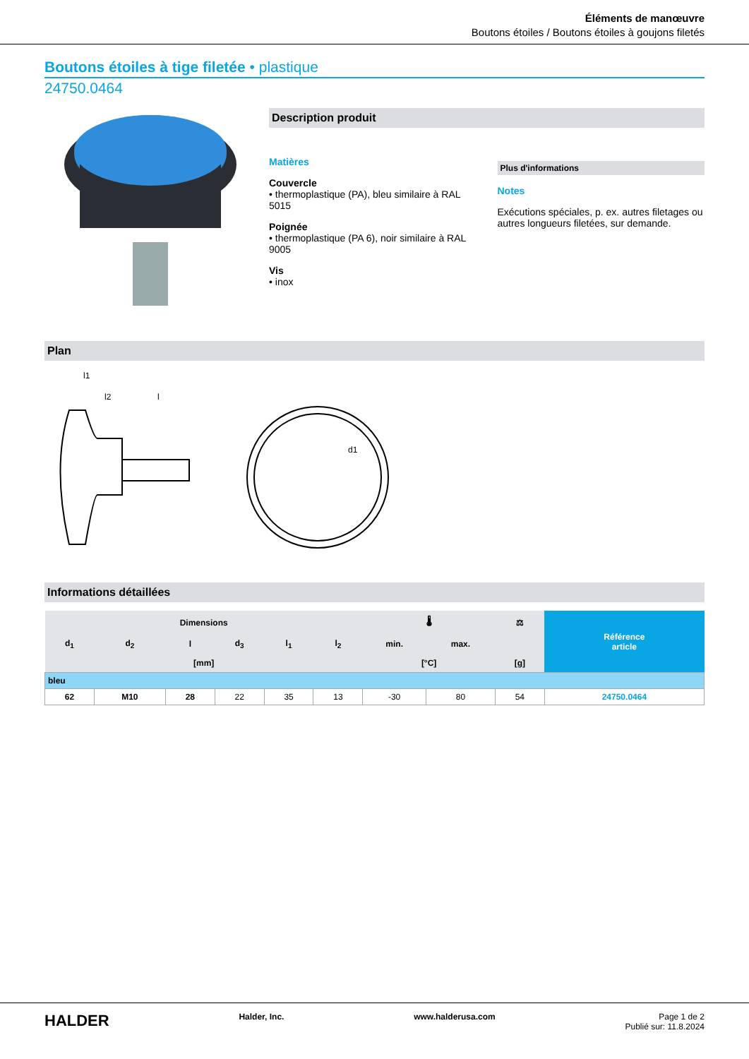Éléments de manœuvre
Boutons étoiles / Boutons étoiles à goujons filetés
Boutons étoiles à tige filetée • plastique
24750.0464
Description produit
Matières
Couvercle
• thermoplastique (PA), bleu similaire à RAL 5015
Poignée
• thermoplastique (PA 6), noir similaire à RAL 9005
Vis
• inox
Plus d'informations
Notes
Exécutions spéciales, p. ex. autres filetages ou autres longueurs filetées, sur demande.
Plan
l1
l2
l
d1
Informations détaillées
| Dimensions | | | | | | 🌡 | | ⚖ | Référence article |
| --- | --- | --- | --- | --- | --- | --- | --- | --- | --- |
| d<sub>1</sub> | d<sub>2</sub> | l | d<sub>3</sub> | l<sub>1</sub> | l<sub>2</sub> | min. | max. | | |
| [mm] | | | | | | [°C] | | [g] | |
| bleu | | | | | | | | | |
| 62 | M10 | 28 | 22 | 35 | 13 | -30 | 80 | 54 | 24750.0464 |
HALDER Halder, Inc. www.halderusa.com Page 1 de 2
Publié sur: 11.8.2024